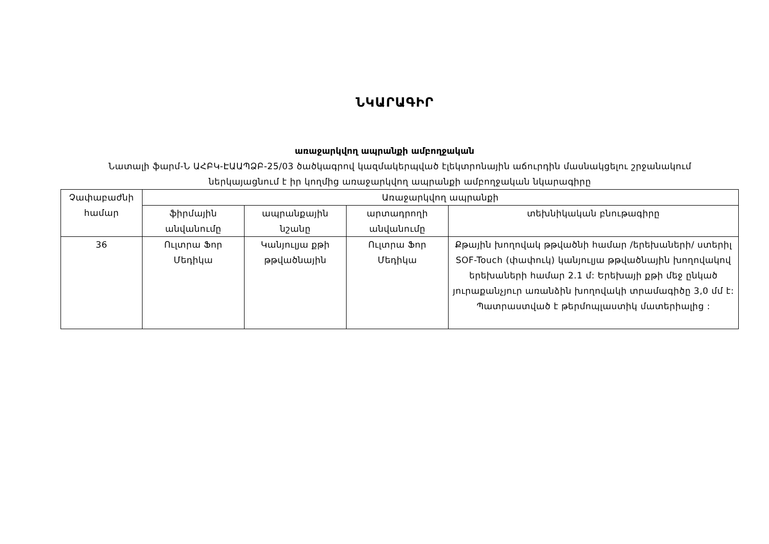ՆԿԱՐԱԳԻՐ
առաջարկվող ապրանքի ամբողջական
Նատալի ֆարմ-Ն ԱՀԲԿ-ԷԱԱՊՁԲ-25/03 ծածկագրով կազմակերպված էլեկտրոնային աճուրդին մասնակցելու շրջանակում ներկայացնում է իր կողմից առաջարկվող ապրանքի ամբողջական նկարագիրը
| Չափաբաժնի համար | Առաջարկվող ապրանքի | | | |
| --- | --- | --- | --- | --- |
| | ֆիրմային անվանումը | ապրանքային նշանը | արտադրողի անվանումը | տեխնիկական բնութագիրը |
| 36 | Ուլտրա Ֆոր Մեդիկա | Կանյուլյա քթի թթվածնային | Ուլտրա Ֆոր Մեդիկա | Քթային խողովակ թթվածնի համար /երեխաների/ ստերիլ SOF-Touch (փափուկ) կանյուլյա թթվածնային խողովակով երեխաների համար 2.1 մ: Երեխայի քթի մեջ ընկած յուրաքանչյուր առանձին խողովակի տրամագիծը 3,0 մմ է: Պատրաստված է թերմոպլաստիկ մատերիալից : |